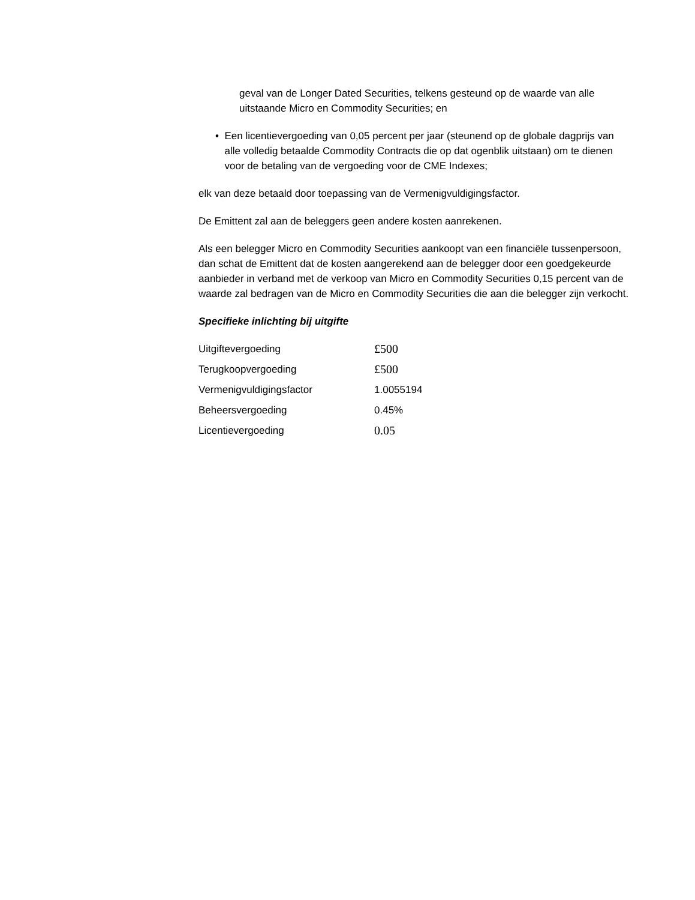geval van de Longer Dated Securities, telkens gesteund op de waarde van alle uitstaande Micro en Commodity Securities; en
• Een licentievergoeding van 0,05 percent per jaar (steunend op de globale dagprijs van alle volledig betaalde Commodity Contracts die op dat ogenblik uitstaan) om te dienen voor de betaling van de vergoeding voor de CME Indexes;
elk van deze betaald door toepassing van de Vermenigvuldigingsfactor.
De Emittent zal aan de beleggers geen andere kosten aanrekenen.
Als een belegger Micro en Commodity Securities aankoopt van een financiële tussenpersoon, dan schat de Emittent dat de kosten aangerekend aan de belegger door een goedgekeurde aanbieder in verband met de verkoop van Micro en Commodity Securities 0,15 percent van de waarde zal bedragen van de Micro en Commodity Securities die aan die belegger zijn verkocht.
Specifieke inlichting bij uitgifte
| Uitgiftevergoeding | £500 |
| Terugkoopvergoeding | £500 |
| Vermenigvuldigingsfactor | 1.0055194 |
| Beheersvergoeding | 0.45% |
| Licentievergoeding | 0.05 |